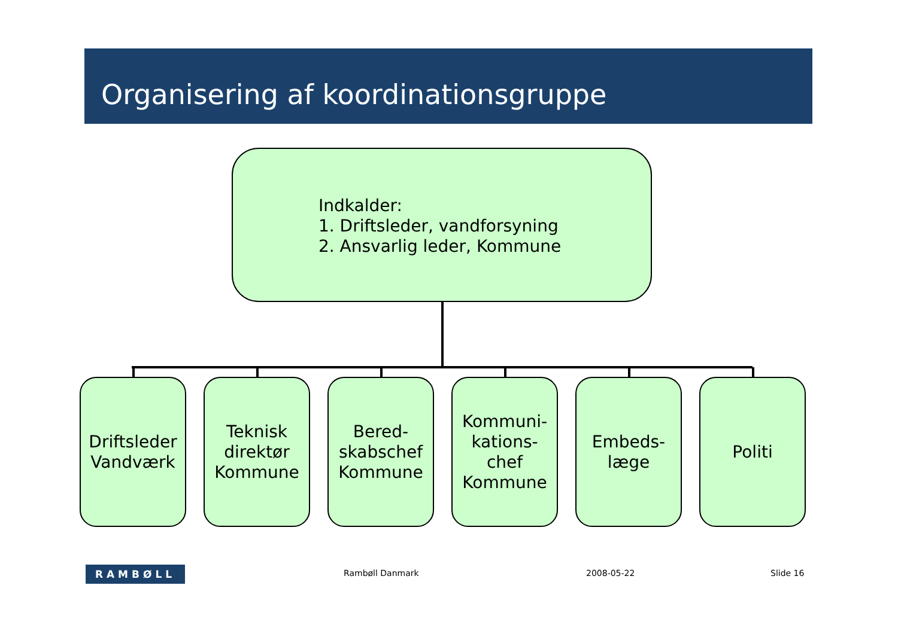Organisering af koordinationsgruppe
Indkalder:
1. Driftsleder, vandforsyning
2. Ansvarlig leder, Kommune
Driftsleder
Vandværk
Teknisk
direktør
Kommune
Bered-
skabschef
Kommune
Kommuni-
kations-
chef
Kommune
Embeds-
læge
Politi
RAMBØLL Rambøll Danmark 2008-05-22 Slide 16